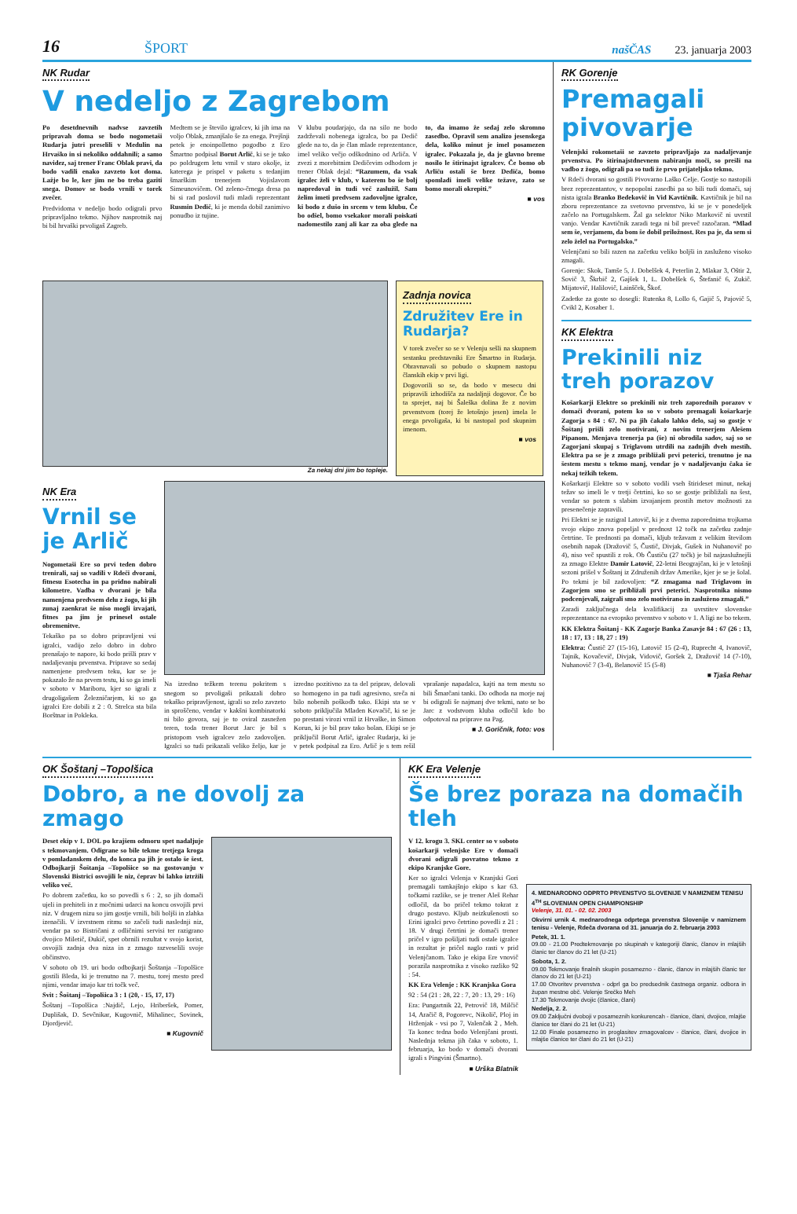16 ŠPORT našČAS 23. januarja 2003
NK Rudar
V nedeljo z Zagrebom
Po desetdnevnih nadvse zavzetih pripravah doma se bodo nogometaši Rudarja jutri preselili v Medulin na Hrvaško in si nekoliko oddahnili; a samo navidez, saj trener Franc Oblak pravi, da bodo vadili enako zavzeto kot doma. Lažje bo le, ker jim ne bo treba gaziti snega. Domov se bodo vrnili v torek zvečer.
Predvidoma v nedeljo bodo odigrali prvo pripravljalno tekmo. Njihov nasprotnik naj bi bil hrvaški prvoligaš Zagreb.
Medtem se je število igralcev, ki jih ima na voljo Oblak, zmanjšalo še za enega. Prejšnji petek je enoinpolletno pogodbo z Ero Šmartno podpisal Borut Arlič, ki se je tako po poldrugem letu vrnil v staro okolje, iz katerega je prispel v paketu s tedanjim šmarškim trenerjem Vojislavom Simeunovičem. Od zeleno-črnega dresa pa bi si rad poslovil tudi mladi reprezentant Rusmin Dedič, ki je menda dobil zanimivo ponudbo iz tujine.
V klubu poudarjajo, da na silo ne bodo zadrževali nobenega igralca, bo pa Dedič glede na to, da je član mlade reprezentance, imel veliko večjo odškodnino od Arliča. V zvezi z morebitnim Dedičevim odhodom je trener Oblak dejal: “Razumem, da vsak igralec želi v klub, v katerem bo še bolj napredoval in tudi več zaslužil. Sam želim imeti predvsem zadovoljne igralce, ki bodo z dušo in srcem v tem klubu. Če bo odšel, bomo vsekakor morali poiskati nadomestilo zanj ali kar za oba glede na to, da imamo že sedaj zelo skromno zasedbo. Opravil sem analizo jesenskega dela, koliko minut je imel posamezen igralec. Pokazala je, da je glavno breme nosilo le štirinajst igralcev. Če bomo ob Arliču ostali še brez Dediča, bomo spomladi imeli velike težave, zato se bomo morali okrepiti.”
■ vos
Za nekaj dni jim bo topleje.
Zadnja novica
Združitev Ere in Rudarja?
V torek zvečer so se v Velenju sešli na skupnem sestanku predstavniki Ere Šmartno in Rudarja. Obravnavali so pobudo o skupnem nastopu članskih ekip v prvi ligi.
Dogovorili so se, da bodo v mesecu dni pripravili izhodišča za nadaljnji dogovor. Če bo ta sprejet, naj bi Šaleška dolina že z novim prvenstvom (torej že letošnjo jesen) imela le enega prvoligaša, ki bi nastopal pod skupnim imenom.
■ vos
NK Era
Vrnil se je Arlič
Nogometaši Ere so prvi teden dobro trenirali, saj so vadili v Rdeči dvorani, fitnesu Esotecha in pa pridno nabirali kilometre. Vadba v dvorani je bila namenjena predvsem delu z žogo, ki jih zunaj zaenkrat še niso mogli izvajati, fitnes pa jim je prinesel ostale obremenitve.
Tekaško pa so dobro pripravljeni vsi igralci, vadijo zelo dobro in dobro prenašajo te napore, ki bodo prišli prav v nadaljevanju prvenstva. Priprave so sedaj namenjene predvsem teku, kar se je pokazalo že na prvem testu, ki so ga imeli v soboto v Mariboru, kjer so igrali z drugoligašem Železničarjem, ki so ga igralci Ere dobili z 2 : 0. Strelca sta bila Borštnar in Pokleka.
Na izredno težkem terenu pokritem s snegom so prvoligaši prikazali dobro tekaško pripravljenost, igrali so zelo zavzeto in sproščeno, vendar v kakšni kombinatorki ni bilo govora, saj je to oviral zasnežen teren, toda trener Borut Jarc je bil s pristopom vseh igralcev zelo zadovoljen. Igralci so tudi prikazali veliko željo, kar je izredno pozitivno za ta del priprav, delovali so homogeno in pa tudi agresivno, sreča ni bilo nobenih poškodb tako. Ekipi sta se v soboto priključila Mladen Kovačič, ki se je po prestani virozi vrnil iz Hrvaške, in Simon Korun, ki je bil prav tako bolan. Ekipi se je priključil Borut Arlič, igralec Rudarja, ki je v petek podpisal za Ero. Arlič je s tem rešil vprašanje napadalca, kajti na tem mestu so bili Šmarčani tanki. Do odhoda na morje naj bi odigrali še najmanj dve tekmi, nato se bo Jarc z vodstvom kluba odločil kdo bo odpotoval na priprave na Pag.
■ J. Goričnik, foto: vos
RK Gorenje
Premagali pivovarje
Velenjski rokometaši se zavzeto pripravljajo za nadaljevanje prvenstva. Po štirinajstdnevnem nabiranju moči, so prešli na vadbo z žogo, odigrali pa so tudi že prvo prijateljsko tekmo.
V Rdeči dvorani so gostili Pivovarno Laško Celje. Gostje so nastopili brez reprezentantov, v nepopolni zasedbi pa so bili tudi domači, saj nista igrala Branko Bedekovič in Vid Kavtičnik. Kavtičnik je bil na zboru reprezentance za svetovno prvenstvo, ki se je v ponedeljek začelo na Portugalskem. Žal ga selektor Niko Markovič ni uvrstil vanjo. Vendar Kavtičnik zaradi tega ni bil preveč razočaran. “Mlad sem še, verjamem, da bom še dobil priložnost. Res pa je, da sem si zelo želel na Portugalsko.”
Velenjčani so bili razen na začetku veliko boljši in zasluženo visoko zmagali.
Gorenje: Skok, Tamše 5, J. Dobelšek 4, Peterlin 2, Mlakar 3, Oštir 2, Sovič 3, Škrbič 2, Gajšek 1, L. Dobelšek 6, Štefanič 6, Zukič. Mijatovič, Halilovič, Lainšček, Škof.
Zadetke za goste so dosegli: Rutenka 8, Lollo 6, Gajič 5, Pajovič 5, Cvikl 2, Kosaber 1.
KK Elektra
Prekinili niz treh porazov
Košarkarji Elektre so prekinili niz treh zaporednih porazov v domači dvorani, potem ko so v soboto premagali košarkarje Zagorja s 84 : 67. Ni pa jih čakalo lahko delo, saj so gostje v Šoštanj prišli zelo motivirani, z novim trenerjem Alešem Pipanom. Menjava trenerja pa (še) ni obrodila sadov, saj so se Zagorjani skupaj s Triglavom utrdili na zadnjih dveh mestih. Elektra pa se je z zmago približali prvi peterici, trenutno je na šestem mestu s tekmo manj, vendar jo v nadaljevanju čaka še nekaj težkih tekem.
Košarkarji Elektre so v soboto vodili vseh štirideset minut, nekaj težav so imeli le v tretji četrtini, ko so se gostje približali na šest, vendar so potem s slabim izvajanjem prostih metov možnosti za presenečenje zapravili.
Pri Elektri se je razigral Latovič, ki je z dvema zaporednima trojkama svojo ekipo znova popeljal v prednost 12 točk na začetku zadnje četrtine. Te prednosti pa domači, kljub težavam z velikim številom osebnih napak (Dražovič 5, Čustič, Divjak, Gušek in Nuhanovič po 4), niso več spustili z rok. Ob Čustiču (27 točk) je bil najzaslužnejši za zmago Elektre Damir Latovič, 22-letni Beograjčan, ki je v letošnji sezoni prišel v Šoštanj iz Združenih držav Amerike, kjer je se je šolal. Po tekmi je bil zadovoljen: “Z zmagama nad Triglavom in Zagorjem smo se približali prvi peterici. Nasprotnika nismo podcenjevali, zaigrali smo zelo motivirano in zasluženo zmagali.”
Zaradi zaključnega dela kvalifikacij za uvrstitev slovenske reprezentance na evropsko prvenstvo v soboto v 1. A ligi ne bo tekem.
KK Elektra Šoštanj - KK Zagorje Banka Zasavje 84 : 67 (26 : 13, 18 : 17, 13 : 18, 27 : 19)
Elektra: Čustič 27 (15-16), Latovič 15 (2-4), Ruprecht 4, Ivanovič, Tajnik, Kovačevič, Divjak, Vidovič, Goršek 2, Dražovič 14 (7-10), Nuhanovič 7 (3-4), Belanovič 15 (5-8)
■ Tjaša Rehar
OK Šoštanj –Topolšica
Dobro, a ne dovolj za zmago
Deset ekip v 1. DOL po krajšem odmoru spet nadaljuje s tekmovanjem. Odigrane so bile tekme tretjega kroga v pomladanskem delu, do konca pa jih je ostalo še šest. Odbojkarji Šoštanja –Topolšice so na gostovanju v Slovenski Bistrici osvojili le niz, čeprav bi lahko iztržili veliko več.
Po dobrem začetku, ko so povedli s 6 : 2, so jih domači ujeli in prehiteli in z močnimi udarci na koncu osvojili prvi niz. V drugem nizu so jim gostje vrnili, bili boljši in zlahka izenačili. V izvrstnem ritmu so začeli tudi naslednji niz, vendar pa so Bistričani z odličnimi servisi ter razigrano dvojico Miletič, Đukič, spet obrnili rezultat v svojo korist, osvojili zadnja dva niza in z zmago razveselili svoje občinstvo.
V soboto ob 19. uri bodo odbojkarji Šoštanja –Topolšice gostili Bleda, ki je trenutno na 7. mestu, torej mesto pred njimi, vendar imajo kar tri točk več.
Svit : Šoštanj –Topolšica 3 : 1 (20, - 15, 17, 17)
Šoštanj –Topolšica :Najdič, Lejo, Hriberšek, Pomer, Duplišak, D. Sevčnikar, Kugovnič, Mihalinec, Sovinek, Djordjevič.
■ Kugovnič
KK Era Velenje
Še brez poraza na domačih tleh
V 12. krogu 3. SKL center so v soboto košarkarji velenjske Ere v domači dvorani odigrali povratno tekmo z ekipo Kranjske Gore.
Ker so igralci Velenja v Kranjski Gori premagali tamkajšnjo ekipo s kar 63. točkami razlike, se je trener Aleš Rehar odločil, da bo pričel tekmo tokrat z drugo postavo. Kljub neizkušenosti so Erini igralci prvo četrtino povedli z 21 : 18. V drugi četrtini je domači trener pričel v igro pošiljati tudi ostale igralce in rezultat je pričel naglo rasti v prid Velenjčanom. Tako je ekipa Ere vnovič porazila nasprotnika z visoko razliko 92 : 54.
KK Era Velenje : KK Kranjska Gora
92 : 54 (21 : 28, 22 : 7, 20 : 13, 29 : 16)
Era: Pungartnik 22, Petrovič 18, Milčič 14, Aračič 8, Pogorevc, Nikolič, Ploj in Hrženjak - vsi po 7, Valenčak 2 , Meh. Ta konec tedna bodo Velenjčani prosti. Naslednja tekma jih čaka v soboto, 1. februarja, ko bodo v domači dvorani igrali s Pingvini (Šmartno).
■ Urška Blatnik
4. MEDNARODNO ODPRTO PRVENSTVO SLOVENIJE V NAMIZNEM TENISU
4<sup>TH</sup> SLOVENIAN OPEN CHAMPIONSHIP
Velenje, 31. 01. - 02. 02. 2003
Okvirni urnik 4. mednarodnega odprtega prvenstva Slovenije v namiznem tenisu - Velenje, Rdeča dvorana od 31. januarja do 2. februarja 2003
Petek, 31. 1.
09.00 - 21.00 Predtekmovanje po skupinah v kategoriji članic, članov in mlajših članic ter članov do 21 let (U-21)
Sobota, 1. 2.
09.00 Tekmovanje finalnih skupin posamezno - članic, članov in mlajših članic ter članov do 21 let (U-21)
17.00 Otvoritev prvenstva - odprl ga bo predsednik častnega organiz. odbora in župan mestne obč. Velenje Srečko Meh
17.30 Tekmovanje dvojic (članice, člani)
Nedelja, 2. 2.
09.00 Zaključni dvoboji v posameznih konkurencah - članice, člani, dvojice, mlajše članice ter člani do 21 let (U-21)
12.00 Finale posamezno in proglasitev zmagovalcev - članice, člani, dvojice in mlajše članice ter člani do 21 let (U-21)